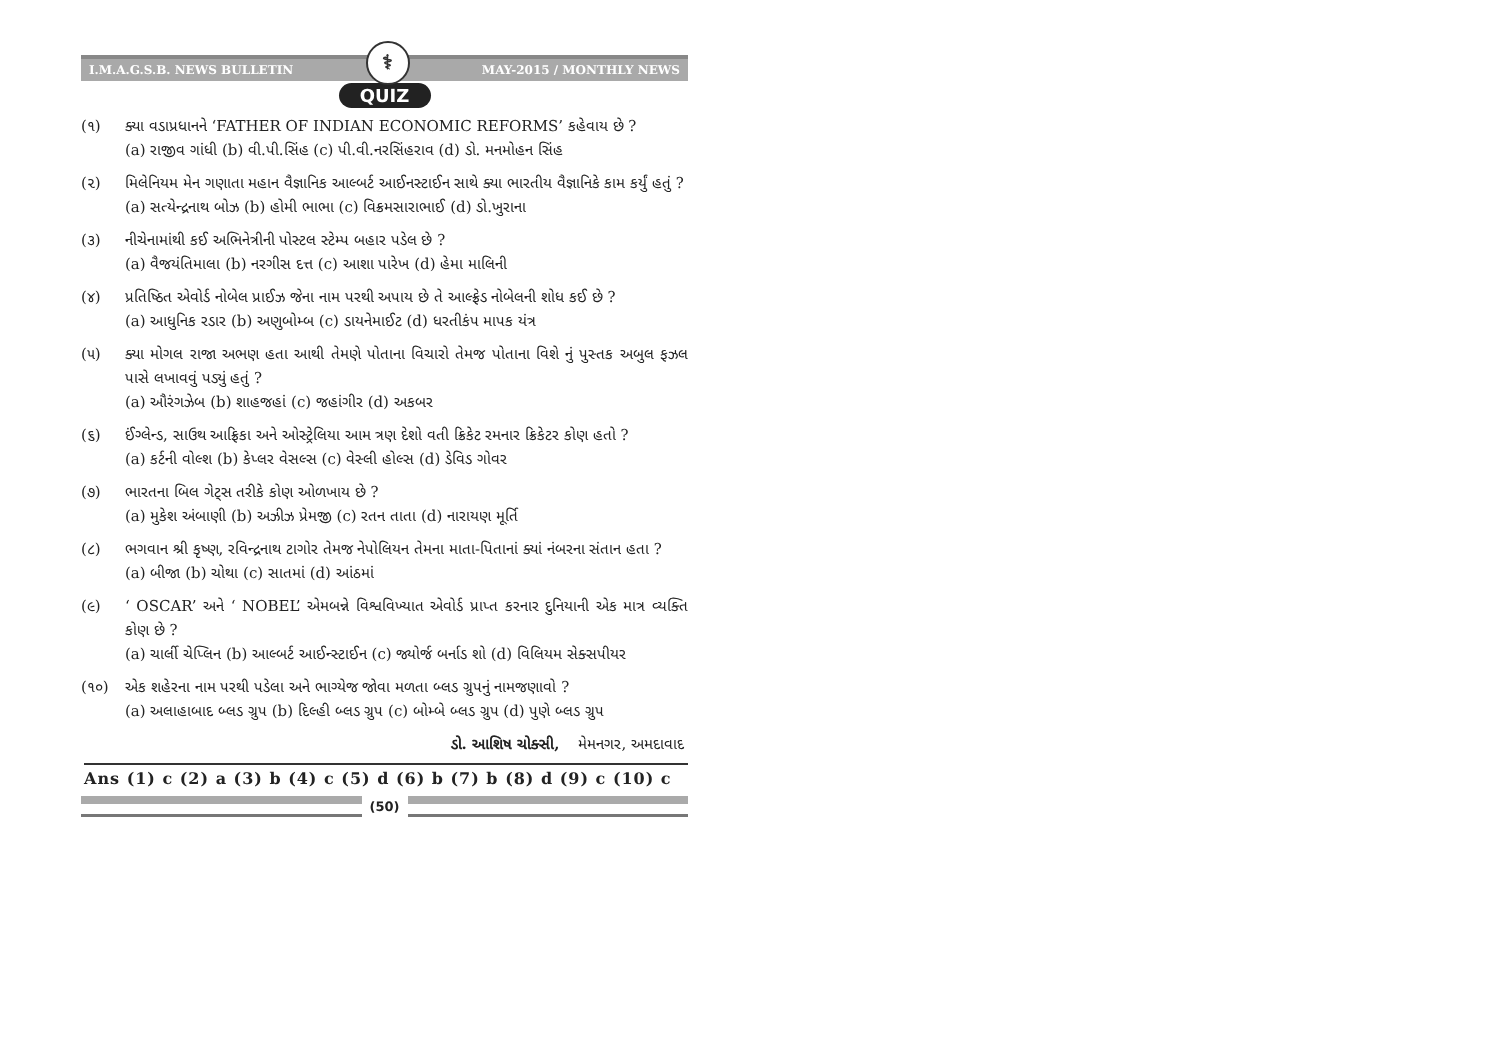I.M.A.G.S.B. NEWS BULLETIN ⚕ MAY-2015 / MONTHLY NEWS
QUIZ
(૧) ક્યા વડાપ્રધાનને ‘FATHER OF INDIAN ECONOMIC REFORMS’ કહેવાય છે ?
(a) રાજીવ ગાંધી (b) વી.પી.સિંહ (c) પી.વી.નરસિંહરાવ (d) ડો. મનમોહન સિંહ
(૨) મિલેનિયમ મેન ગણાતા મહાન વૈજ્ઞાનિક આલ્બર્ટ આઈનસ્ટાઈન સાથે ક્યા ભારતીય વૈજ્ઞાનિકે કામ કર્યું હતું ?
(a) સત્યેન્દ્રનાથ બોઝ (b) હોમી ભાભા (c) વિક્રમસારાભાઈ (d) ડો.ખુરાના
(૩) નીચેનામાંથી કઈ અભિનેત્રીની પોસ્ટલ સ્ટેમ્પ બહાર પડેલ છે ?
(a) વૈજયંતિમાલા (b) નરગીસ દત્ત (c) આશા પારેખ (d) હેમા માલિની
(૪) પ્રતિષ્ઠિત એવોર્ડ નોબેલ પ્રાઈઝ જેના નામ પરથી અપાય છે તે આલ્ફ્રેડ નોબેલની શોધ કઈ છે ?
(a) આધુનિક રડાર (b) અણુબોમ્બ (c) ડાયનેમાઈટ (d) ધરતીકંપ માપક યંત્ર
(૫) ક્યા મોગલ રાજા અભણ હતા આથી તેમણે પોતાના વિચારો તેમજ પોતાના વિશે નું પુસ્તક અબુલ ફઝલ પાસે લખાવવું પડ્યું હતું ?
(a) ઔરંગઝેબ (b) શાહજહાં (c) જહાંગીર (d) અકબર
(૬) ઈંગ્લેન્ડ, સાઉથ આફ્રિકા અને ઓસ્ટ્રેલિયા આમ ત્રણ દેશો વતી ક્રિકેટ રમનાર ક્રિકેટર કોણ હતો ?
(a) કર્ટની વોલ્શ (b) કેપ્લર વેસલ્સ (c) વેસ્લી હોલ્સ (d) ડેવિડ ગોવર
(૭) ભારતના બિલ ગેટ્સ તરીકે કોણ ઓળખાય છે ?
(a) મુકેશ અંબાણી (b) અઝીઝ પ્રેમજી (c) રતન તાતા (d) નારાયણ મૂર્તિ
(૮) ભગવાન શ્રી કૃષ્ણ, રવિન્દ્રનાથ ટાગોર તેમજ નેપોલિયન તેમના માતા-પિતાનાં ક્યાં નંબરના સંતાન હતા ?
(a) બીજા (b) ચોથા (c) સાતમાં (d) આંઠમાં
(૯) ‘ OSCAR’ અને ‘ NOBEL’ એમબન્ને વિશ્વવિખ્યાત એવોર્ડ પ્રાપ્ત કરનાર દુનિયાની એક માત્ર વ્યક્તિ કોણ છે ?
(a) ચાર્લી ચેપ્લિન (b) આલ્બર્ટ આઈન્સ્ટાઈન (c) જ્યોર્જ બર્નાડ શો (d) વિલિયમ સેક્સપીયર
(૧૦) એક શહેરના નામ પરથી પડેલા અને ભાગ્યેજ જોવા મળતા બ્લડ ગ્રુપનું નામજણાવો ?
(a) અલાહાબાદ બ્લડ ગ્રુપ (b) દિલ્હી બ્લડ ગ્રુપ (c) બોમ્બે બ્લડ ગ્રુપ (d) પુણે બ્લડ ગ્રુપ
ડો. આશિષ ચોક્સી, મેમનગર, અમદાવાદ
Ans (1) c (2) a (3) b (4) c (5) d (6) b (7) b (8) d (9) c (10) c
(50)